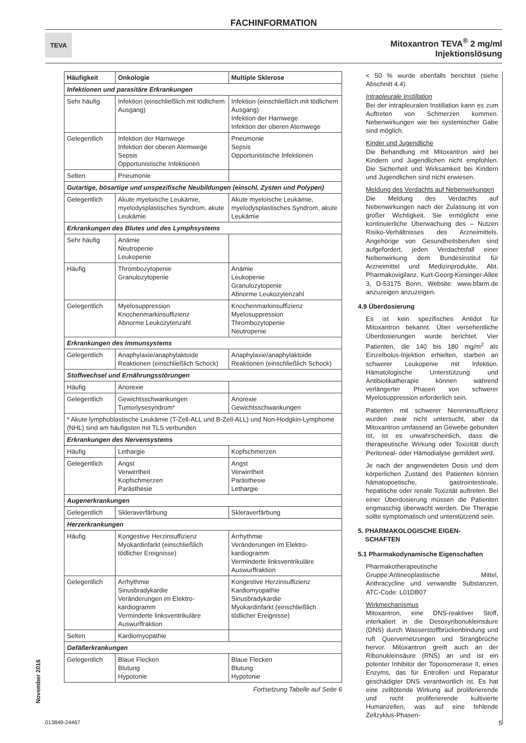FACHINFORMATION
TEVA
Mitoxantron TEVA<sup>®</sup> 2 mg/ml
Injektionslösung
| Häufigkeit | Onkologie | Multiple Sklerose |
| --- | --- | --- |
| Infektionen und parasitäre Erkrankungen | | |
| Sehr häufig | Infektion (einschließlich mit tödlichem Ausgang) | Infektion (einschließlich mit tödlichem Ausgang) Infektion der Harnwege Infektion der oberen Atemwege |
| Gelegentlich | Infektion der Harnwege Infektion der oberen Atemwege Sepsis Opportunistische Infektionen | Pneumonie Sepsis Opportunistische Infektionen |
| Selten | Pneumonie | |
| Gutartige, bösartige und unspezifische Neubildungen (einschl. Zysten und Polypen) | | |
| Gelegentlich | Akute myeloische Leukämie, myelodysplastisches Syndrom, akute Leukämie | Akute myeloische Leukämie, myelodysplastisches Syndrom, akute Leukämie |
| Erkrankungen des Blutes und des Lymphsystems | | |
| Sehr häufig | Anämie Neutropenie Leukopenie | |
| Häufig | Thrombozytopenie Granulozytopenie | Anämie Leukopenie Granulozytopenie Abnorme Leukozytenzahl |
| Gelegentlich | Myelosuppression Knochenmarkinsuffizienz Abnorme Leukozytenzahl | Knochenmarkinsuffizienz Myelosuppression Thrombozytopenie Neutropenie |
| Erkrankungen des Immunsystems | | |
| Gelegentlich | Anaphylaxie/anaphylaktoide Reaktionen (einschließlich Schock) | Anaphylaxie/anaphylaktoide Reaktionen (einschließlich Schock) |
| Stoffwechsel und Ernährungsstörungen | | |
| Häufig | Anorexie | |
| Gelegentlich | Gewichtsschwankungen Tumorlysesyndrom* | Anorexie Gewichtsschwankungen |
| * Akute lymphoblastische Leukämie (T-Zell-ALL und B-Zell-ALL) und Non-Hodgkin-Lymphome (NHL) sind am häufigsten mit TLS verbunden | | |
| Erkrankungen des Nervensystems | | |
| Häufig | Lethargie | Kopfschmerzen |
| Gelegentlich | Angst Verwirrtheit Kopfschmerzen Parästhesie | Angst Verwirrtheit Parästhesie Lethargie |
| Augenerkrankungen | | |
| Gelegentlich | Skleraverfärbung | Skleraverfärbung |
| Herzerkrankungen | | |
| Häufig | Kongestive Herzinsuffizienz Myokardinfarkt (einschließlich tödlicher Ereignisse) | Arrhythmie Veränderungen im Elektro-kardiogramm Verminderte linksventrikuläre Auswurffraktion |
| Gelegentlich | Arrhythmie Sinusbradykardie Veränderungen im Elektro-kardiogramm Verminderte linksventrikuläre Auswurffraktion | Kongestive Herzinsuffizienz Kardiomyopathie Sinusbradykardie Myokardinfarkt (einschließlich tödlicher Ereignisse) |
| Selten | Kardiomyopathie | |
| Gefäßerkrankungen | | |
| Gelegentlich | Blaue Flecken Blutung Hypotonie | Blaue Flecken Blutung Hypotonie |
Fortsetzung Tabelle auf Seite 6
< 50 % wurde ebenfalls berichtet (siehe Abschnitt 4.4).
Intrapleurale Instillation
Bei der intrapleuralen Instillation kann es zum Auftreten von Schmerzen kommen. Nebenwirkungen wie bei systemischer Gabe sind möglich.
Kinder und Jugendliche
Die Behandlung mit Mitoxantron wird bei Kindern und Jugendlichen nicht empfohlen. Die Sicherheit und Wirksamkeit bei Kindern und Jugendlichen sind nicht erwiesen.
Meldung des Verdachts auf Nebenwirkungen
Die Meldung des Verdachts auf Nebenwirkungen nach der Zulassung ist von großer Wichtigkeit. Sie ermöglicht eine kontinuierliche Überwachung des – Nutzen Risiko-Verhältnisses des Arzneimittels. Angehörige von Gesundheitsberufen sind aufgefordert, jeden Verdachtsfall einer Nebenwirkung dem Bundesinstitut für Arzneimittel und Medizinprodukte, Abt. Pharmakovigilanz, Kurt-Georg-Kiesinger-Allee 3, D-53175 Bonn, Website: www.bfarm.de anzuzeigen anzuzeigen.
4.9 Überdosierung
Es ist kein spezifisches Antidot für Mitoxantron bekannt. Über versehentliche Überdosierungen wurde berichtet. Vier Patienten, die 140 bis 180 mg/m<sup>2</sup> als Einzelbolus-Injektion erhielten, starben an schwerer Leukopenie mit Infektion. Hämatologische Unterstützung und Antibiotikatherapie können während verlängerter Phasen von schwerer Myelosuppression erforderlich sein.
Patienten mit schwerer Niereninsuffizienz wurden zwar nicht untersucht, aber da Mitoxantron umfassend an Gewebe gebunden ist, ist es unwahrscheinlich, dass die therapeutische Wirkung oder Toxizität durch Peritoneal- oder Hämodialyse gemildert wird.
Je nach der angewendeten Dosis und dem körperlichen Zustand des Patienten können hämatopoetische, gastrointestinale, hepatische oder renale Toxizität auftreten. Bei einer Überdosierung müssen die Patienten engmaschig überwacht werden. Die Therapie sollte symptomatisch und unterstützend sein.
5. PHARMAKOLOGISCHE EIGEN-
SCHAFTEN
5.1 Pharmakodynamische Eigenschaften
Pharmakotherapeutische Gruppe:Antineoplastische Mittel, Anthracycline und verwandte Substanzen, ATC-Code: L01DB07
Wirkmechanismus
Mitoxantron, eine DNS-reaktiver Stoff, interkaliert in die Desoxyribonukleinsäure (DNS) durch Wasserstoffbrückenbindung und ruft Quervernetzungen und Strangbrüche hervor. Mitoxantron greift auch an der Ribonukleinsäure (RNS) an und ist ein potenter Inhibitor der Topoisomerase II, eines Enzyms, das für Entrollen und Reparatur geschädigter DNS verantwortlich ist. Es hat eine zelltötende Wirkung auf proliferierende und nicht proliferierende kultivierte Humanzellen, was auf eine fehlende Zellzyklus-Phasen-
November 2016
013849-24467 5